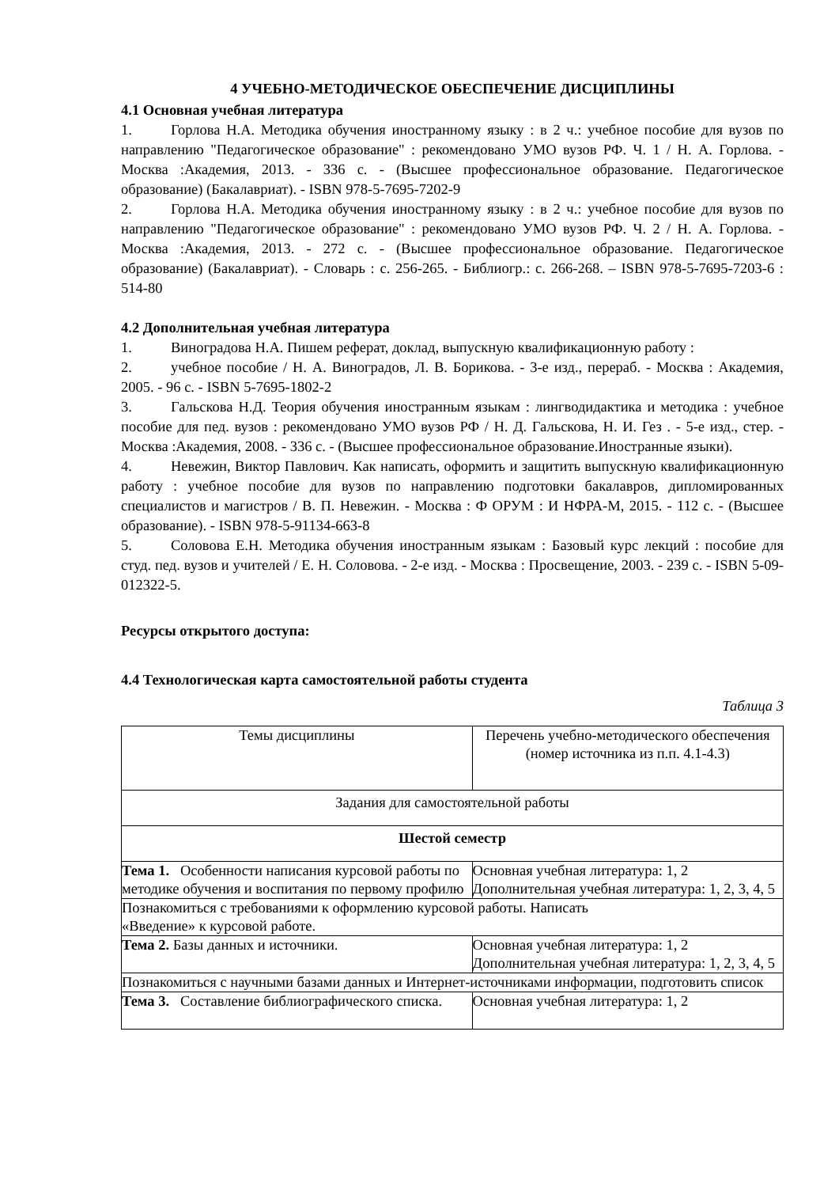4 УЧЕБНО-МЕТОДИЧЕСКОЕ ОБЕСПЕЧЕНИЕ ДИСЦИПЛИНЫ
4.1 Основная учебная литература
1. Горлова Н.А. Методика обучения иностранному языку : в 2 ч.: учебное пособие для вузов по направлению "Педагогическое образование" : рекомендовано УМО вузов РФ. Ч. 1 / Н. А. Горлова. - Москва :Академия, 2013. - 336 с. - (Высшее профессиональное образование. Педагогическое образование) (Бакалавриат). - ISBN 978-5-7695-7202-9
2. Горлова Н.А. Методика обучения иностранному языку : в 2 ч.: учебное пособие для вузов по направлению "Педагогическое образование" : рекомендовано УМО вузов РФ. Ч. 2 / Н. А. Горлова. - Москва :Академия, 2013. - 272 с. - (Высшее профессиональное образование. Педагогическое образование) (Бакалавриат). - Словарь : с. 256-265. - Библиогр.: с. 266-268. – ISBN 978-5-7695-7203-6 : 514-80
4.2 Дополнительная учебная литература
1. Виноградова Н.А. Пишем реферат, доклад, выпускную квалификационную работу :
2. учебное пособие / Н. А. Виноградов, Л. В. Борикова. - 3-е изд., перераб. - Москва : Академия, 2005. - 96 с. - ISBN 5-7695-1802-2
3. Гальскова Н.Д. Теория обучения иностранным языкам : лингводидактика и методика : учебное пособие для пед. вузов : рекомендовано УМО вузов РФ / Н. Д. Гальскова, Н. И. Гез . - 5-е изд., стер. - Москва :Академия, 2008. - 336 с. - (Высшее профессиональное образование.Иностранные языки).
4. Невежин, Виктор Павлович. Как написать, оформить и защитить выпускную квалификационную работу : учебное пособие для вузов по направлению подготовки бакалавров, дипломированных специалистов и магистров / В. П. Невежин. - Москва : Ф ОРУМ : И НФРА-М, 2015. - 112 с. - (Высшее образование). - ISBN 978-5-91134-663-8
5. Соловова Е.Н. Методика обучения иностранным языкам : Базовый курс лекций : пособие для студ. пед. вузов и учителей / Е. Н. Соловова. - 2-е изд. - Москва : Просвещение, 2003. - 239 с. - ISBN 5-09-012322-5.
Ресурсы открытого доступа:
4.4 Технологическая карта самостоятельной работы студента
Таблица 3
| Темы дисциплины | Перечень учебно-методического обеспечения (номер источника из п.п. 4.1-4.3) |
| Задания для самостоятельной работы | |
| Шестой семестр | |
| Тема 1. Особенности написания курсовой работы по методике обучения и воспитания по первому профилю | Основная учебная литература: 1, 2 Дополнительная учебная литература: 1, 2, 3, 4, 5 |
| Познакомиться с требованиями к оформлению курсовой работы. Написать «Введение» к курсовой работе. | |
| Тема 2. Базы данных и источники. | Основная учебная литература: 1, 2 Дополнительная учебная литература: 1, 2, 3, 4, 5 |
| Познакомиться с научными базами данных и Интернет-источниками информации, подготовить список | |
| Тема 3. Составление библиографического списка. | Основная учебная литература: 1, 2 |